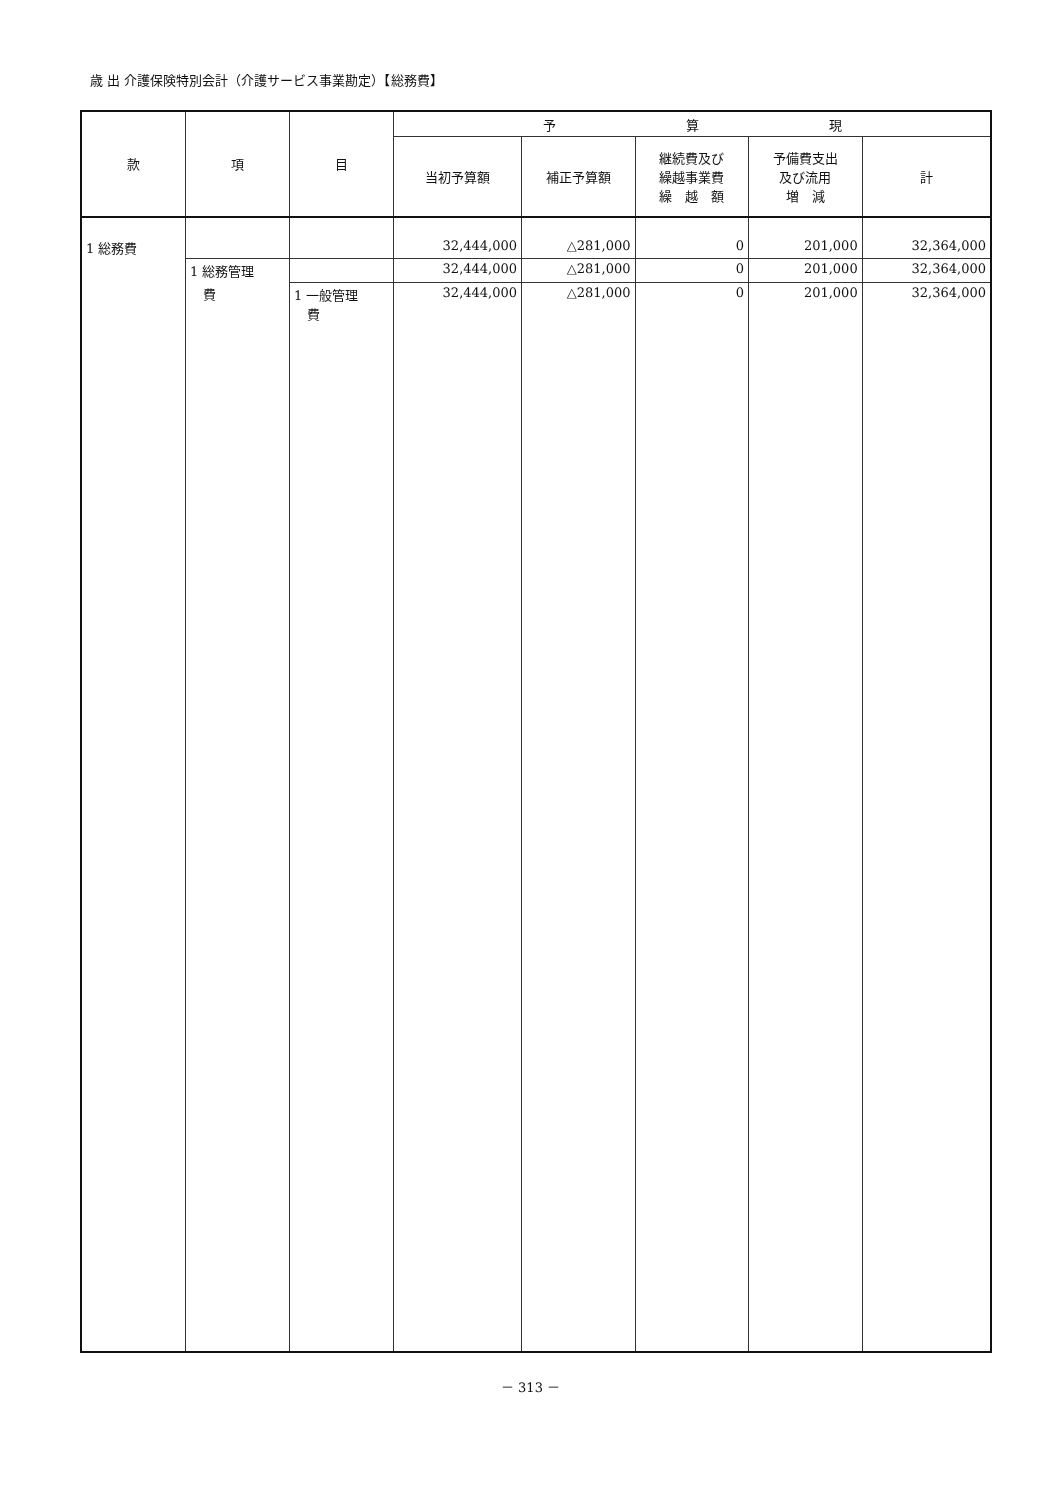歳 出 介護保険特別会計（介護サービス事業勘定）【総務費】
| 款 | 項 | 目 | 予 算 現 | | | | |
| --- | --- | --- | --- | --- | --- | --- | --- |
| | | | 当初予算額 | 補正予算額 | 継続費及び 繰越事業費 繰 越 額 | 予備費支出 及び流用 増 減 | 計 |
| 1 総務費 | | | 32,444,000 | △281,000 | 0 | 201,000 | 32,364,000 |
| | 1 総務管理 | | 32,444,000 | △281,000 | 0 | 201,000 | 32,364,000 |
| | 費 | 1 一般管理 費 | 32,444,000 | △281,000 | 0 | 201,000 | 32,364,000 |
－ 313 －